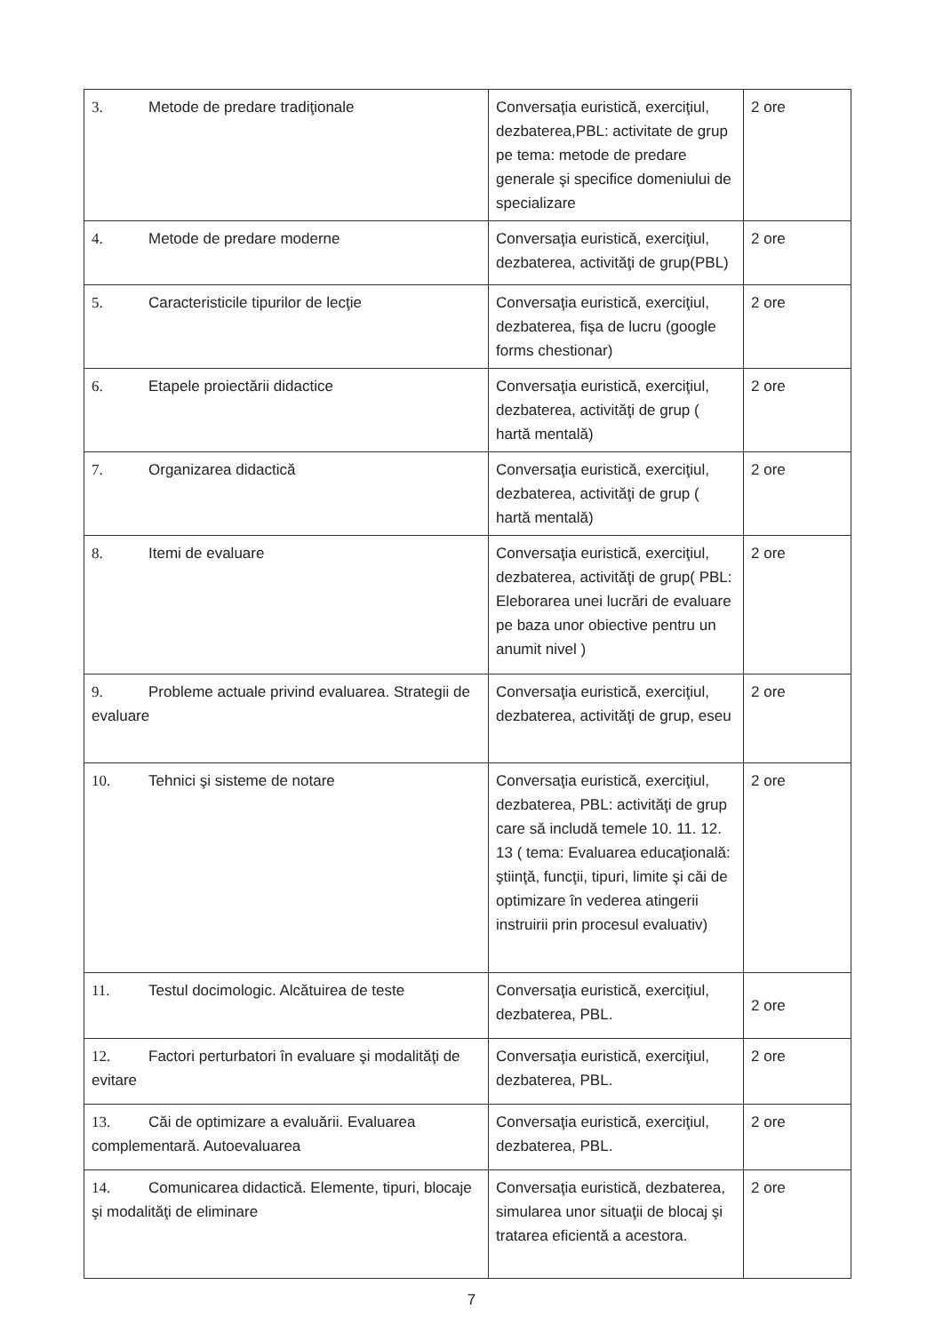| 3. Metode de predare tradiţionale | Conversaţia euristică, exerciţiul, dezbaterea,PBL: activitate de grup pe tema: metode de predare generale şi specifice domeniului de specializare | 2 ore |
| 4. Metode de predare moderne | Conversaţia euristică, exerciţiul, dezbaterea, activităţi de grup(PBL) | 2 ore |
| 5. Caracteristicile tipurilor de lecţie | Conversaţia euristică, exerciţiul, dezbaterea, fişa de lucru (google forms chestionar) | 2 ore |
| 6. Etapele proiectării didactice | Conversaţia euristică, exerciţiul, dezbaterea, activităţi de grup ( hartă mentală) | 2 ore |
| 7. Organizarea didactică | Conversaţia euristică, exerciţiul, dezbaterea, activităţi de grup ( hartă mentală) | 2 ore |
| 8. Itemi de evaluare | Conversaţia euristică, exerciţiul, dezbaterea, activităţi de grup( PBL: Eleborarea unei lucrări de evaluare pe baza unor obiective pentru un anumit nivel ) | 2 ore |
| 9. Probleme actuale privind evaluarea. Strategii de evaluare | Conversaţia euristică, exerciţiul, dezbaterea, activităţi de grup, eseu | 2 ore |
| 10. Tehnici şi sisteme de notare | Conversaţia euristică, exerciţiul, dezbaterea, PBL: activităţi de grup care să includă temele 10. 11. 12. 13 ( tema: Evaluarea educaţională: ştiinţă, funcţii, tipuri, limite şi căi de optimizare în vederea atingerii instruirii prin procesul evaluativ) | 2 ore |
| 11. Testul docimologic. Alcătuirea de teste | Conversaţia euristică, exerciţiul, dezbaterea, PBL. | 2 ore |
| 12. Factori perturbatori în evaluare şi modalităţi de evitare | Conversaţia euristică, exerciţiul, dezbaterea, PBL. | 2 ore |
| 13. Căi de optimizare a evaluării. Evaluarea complementară. Autoevaluarea | Conversaţia euristică, exerciţiul, dezbaterea, PBL. | 2 ore |
| 14. Comunicarea didactică. Elemente, tipuri, blocaje şi modalităţi de eliminare | Conversaţia euristică, dezbaterea, simularea unor situaţii de blocaj şi tratarea eficientă a acestora. | 2 ore |
7